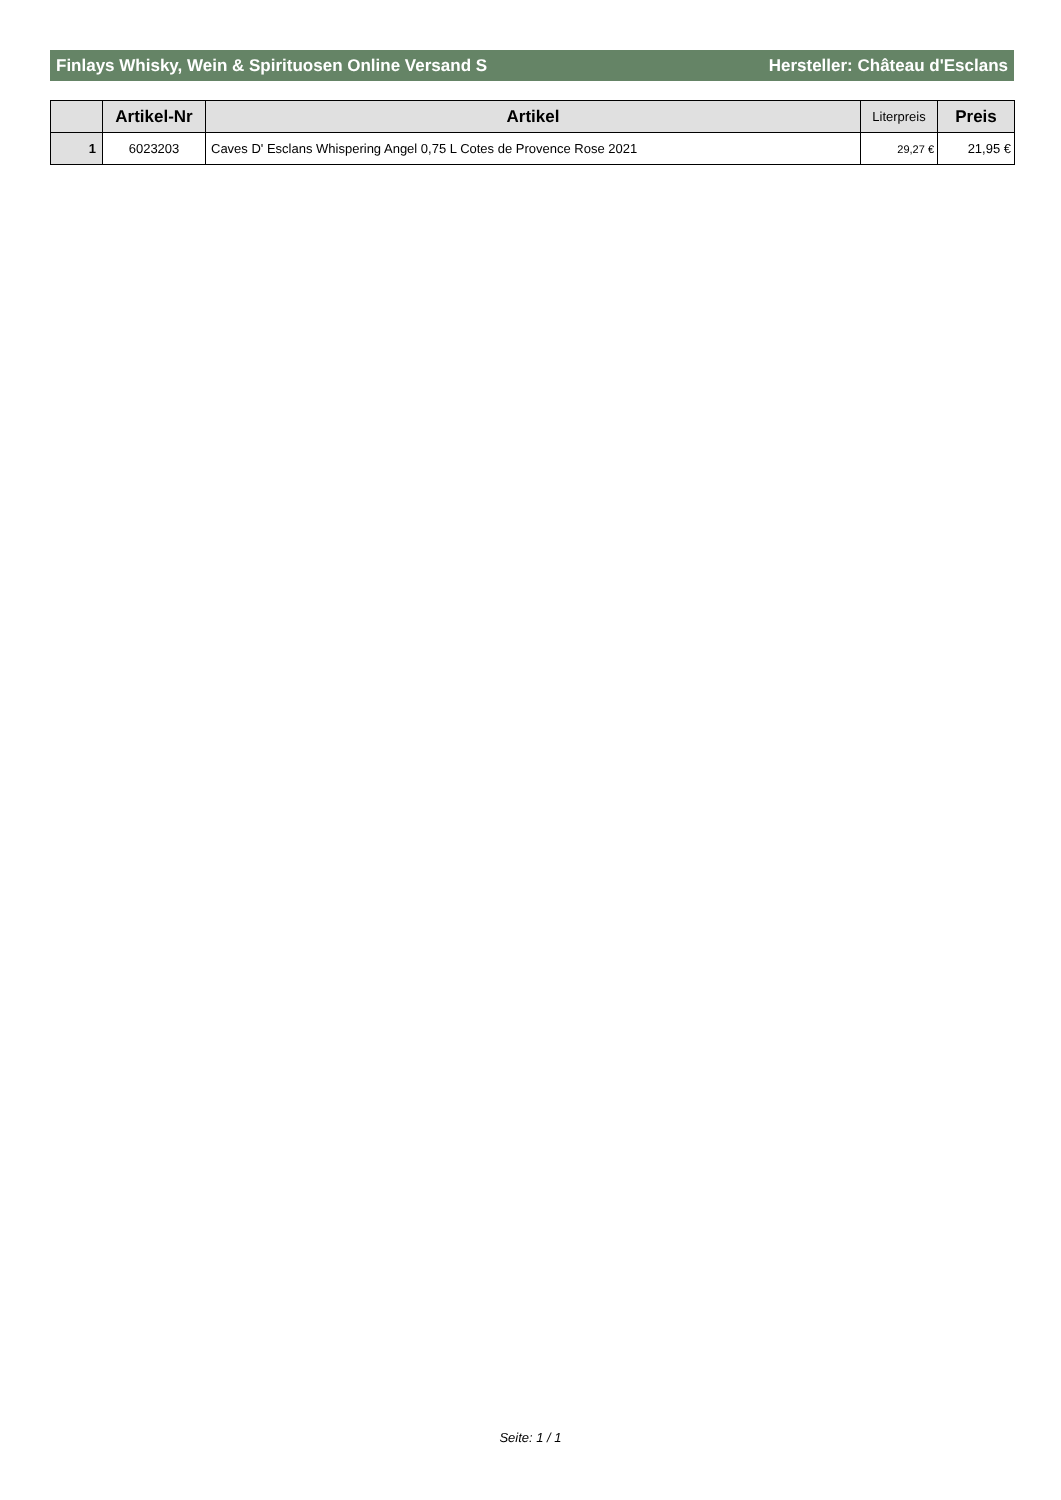Finlays Whisky, Wein & Spirituosen Online Versand S Hersteller: Château d'Esclans
| | Artikel-Nr | Artikel | Literpreis | Preis |
| --- | --- | --- | --- | --- |
| 1 | 6023203 | Caves D' Esclans Whispering Angel 0,75 L Cotes de Provence Rose 2021 | 29,27 € | 21,95 € |
Seite: 1 / 1